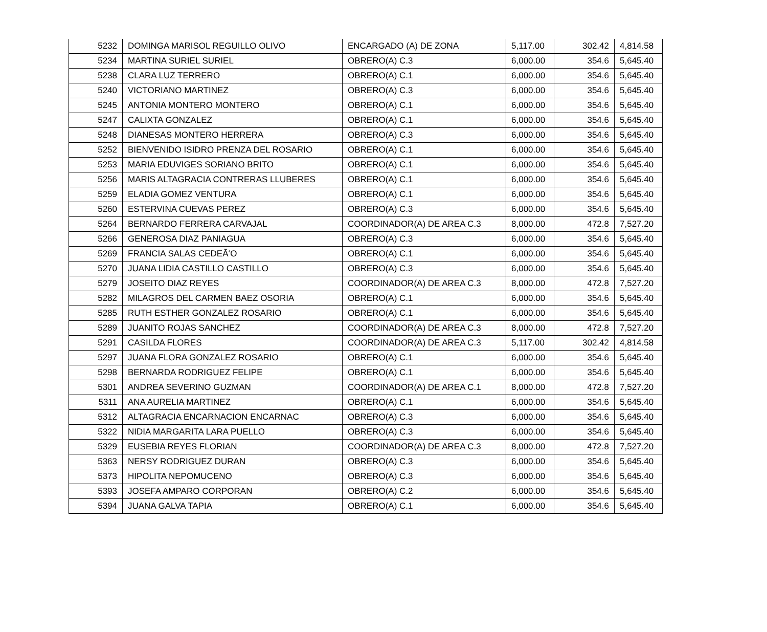| 5232 | DOMINGA MARISOL REGUILLO OLIVO | ENCARGADO (A) DE ZONA | 5,117.00 | 302.42 | 4,814.58 |
| 5234 | MARTINA SURIEL SURIEL | OBRERO(A) C.3 | 6,000.00 | 354.6 | 5,645.40 |
| 5238 | CLARA LUZ TERRERO | OBRERO(A) C.1 | 6,000.00 | 354.6 | 5,645.40 |
| 5240 | VICTORIANO MARTINEZ | OBRERO(A) C.3 | 6,000.00 | 354.6 | 5,645.40 |
| 5245 | ANTONIA MONTERO MONTERO | OBRERO(A) C.1 | 6,000.00 | 354.6 | 5,645.40 |
| 5247 | CALIXTA GONZALEZ | OBRERO(A) C.1 | 6,000.00 | 354.6 | 5,645.40 |
| 5248 | DIANESAS MONTERO HERRERA | OBRERO(A) C.3 | 6,000.00 | 354.6 | 5,645.40 |
| 5252 | BIENVENIDO ISIDRO PRENZA DEL ROSARIO | OBRERO(A) C.1 | 6,000.00 | 354.6 | 5,645.40 |
| 5253 | MARIA EDUVIGES SORIANO BRITO | OBRERO(A) C.1 | 6,000.00 | 354.6 | 5,645.40 |
| 5256 | MARIS ALTAGRACIA CONTRERAS LLUBERES | OBRERO(A) C.1 | 6,000.00 | 354.6 | 5,645.40 |
| 5259 | ELADIA GOMEZ VENTURA | OBRERO(A) C.1 | 6,000.00 | 354.6 | 5,645.40 |
| 5260 | ESTERVINA CUEVAS PEREZ | OBRERO(A) C.3 | 6,000.00 | 354.6 | 5,645.40 |
| 5264 | BERNARDO FERRERA CARVAJAL | COORDINADOR(A) DE AREA C.3 | 8,000.00 | 472.8 | 7,527.20 |
| 5266 | GENEROSA DIAZ PANIAGUA | OBRERO(A) C.3 | 6,000.00 | 354.6 | 5,645.40 |
| 5269 | FRANCIA SALAS CEDEÃ‘O | OBRERO(A) C.1 | 6,000.00 | 354.6 | 5,645.40 |
| 5270 | JUANA LIDIA CASTILLO CASTILLO | OBRERO(A) C.3 | 6,000.00 | 354.6 | 5,645.40 |
| 5279 | JOSEITO DIAZ REYES | COORDINADOR(A) DE AREA C.3 | 8,000.00 | 472.8 | 7,527.20 |
| 5282 | MILAGROS DEL CARMEN BAEZ OSORIA | OBRERO(A) C.1 | 6,000.00 | 354.6 | 5,645.40 |
| 5285 | RUTH ESTHER GONZALEZ ROSARIO | OBRERO(A) C.1 | 6,000.00 | 354.6 | 5,645.40 |
| 5289 | JUANITO ROJAS SANCHEZ | COORDINADOR(A) DE AREA C.3 | 8,000.00 | 472.8 | 7,527.20 |
| 5291 | CASILDA FLORES | COORDINADOR(A) DE AREA C.3 | 5,117.00 | 302.42 | 4,814.58 |
| 5297 | JUANA FLORA GONZALEZ ROSARIO | OBRERO(A) C.1 | 6,000.00 | 354.6 | 5,645.40 |
| 5298 | BERNARDA RODRIGUEZ FELIPE | OBRERO(A) C.1 | 6,000.00 | 354.6 | 5,645.40 |
| 5301 | ANDREA SEVERINO GUZMAN | COORDINADOR(A) DE AREA C.1 | 8,000.00 | 472.8 | 7,527.20 |
| 5311 | ANA AURELIA MARTINEZ | OBRERO(A) C.1 | 6,000.00 | 354.6 | 5,645.40 |
| 5312 | ALTAGRACIA ENCARNACION ENCARNAC | OBRERO(A) C.3 | 6,000.00 | 354.6 | 5,645.40 |
| 5322 | NIDIA MARGARITA LARA PUELLO | OBRERO(A) C.3 | 6,000.00 | 354.6 | 5,645.40 |
| 5329 | EUSEBIA REYES FLORIAN | COORDINADOR(A) DE AREA C.3 | 8,000.00 | 472.8 | 7,527.20 |
| 5363 | NERSY RODRIGUEZ DURAN | OBRERO(A) C.3 | 6,000.00 | 354.6 | 5,645.40 |
| 5373 | HIPOLITA NEPOMUCENO | OBRERO(A) C.3 | 6,000.00 | 354.6 | 5,645.40 |
| 5393 | JOSEFA AMPARO CORPORAN | OBRERO(A) C.2 | 6,000.00 | 354.6 | 5,645.40 |
| 5394 | JUANA GALVA TAPIA | OBRERO(A) C.1 | 6,000.00 | 354.6 | 5,645.40 |